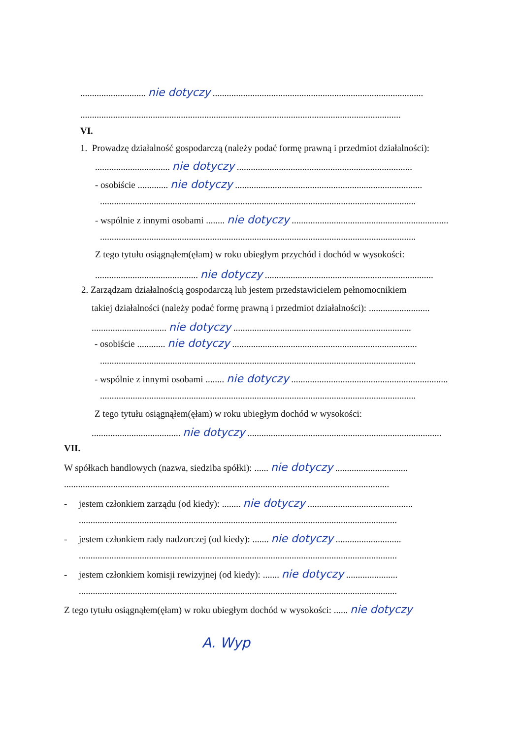............................ nie dotyczy ..........................................................................................
.........................................................................................................................................
VI.
1. Prowadzę działalność gospodarczą (należy podać formę prawną i przedmiot działalności):
................................ nie dotyczy ...........................................................................
- osobiście ............. nie dotyczy ................................................................................
.......................................................................................................................................
- wspólnie z innymi osobami ........ nie dotyczy ...................................................................
.......................................................................................................................................
Z tego tytułu osiągnąłem(ęłam) w roku ubiegłym przychód i dochód w wysokości:
............................................ nie dotyczy ........................................................................
2. Zarządzam działalnością gospodarczą lub jestem przedstawicielem pełnomocnikiem
takiej działalności (należy podać formę prawną i przedmiot działalności): ..........................
................................ nie dotyczy ............................................................................
- osobiście ............ nie dotyczy ...............................................................................
.......................................................................................................................................
- wspólnie z innymi osobami ........ nie dotyczy ...................................................................
.......................................................................................................................................
Z tego tytułu osiągnąłem(ęłam) w roku ubiegłym dochód w wysokości:
...................................... nie dotyczy ...................................................................................
VII.
W spółkach handlowych (nazwa, siedziba spółki): ...... nie dotyczy ...............................
...........................................................................................................................................
- jestem członkiem zarządu (od kiedy): ........ nie dotyczy .............................................
........................................................................................................................................
- jestem członkiem rady nadzorczej (od kiedy): ....... nie dotyczy ............................
........................................................................................................................................
- jestem członkiem komisji rewizyjnej (od kiedy): ....... nie dotyczy ......................
........................................................................................................................................
Z tego tytułu osiągnąłem(ęłam) w roku ubiegłym dochód w wysokości: ...... nie dotyczy
A. Wyp